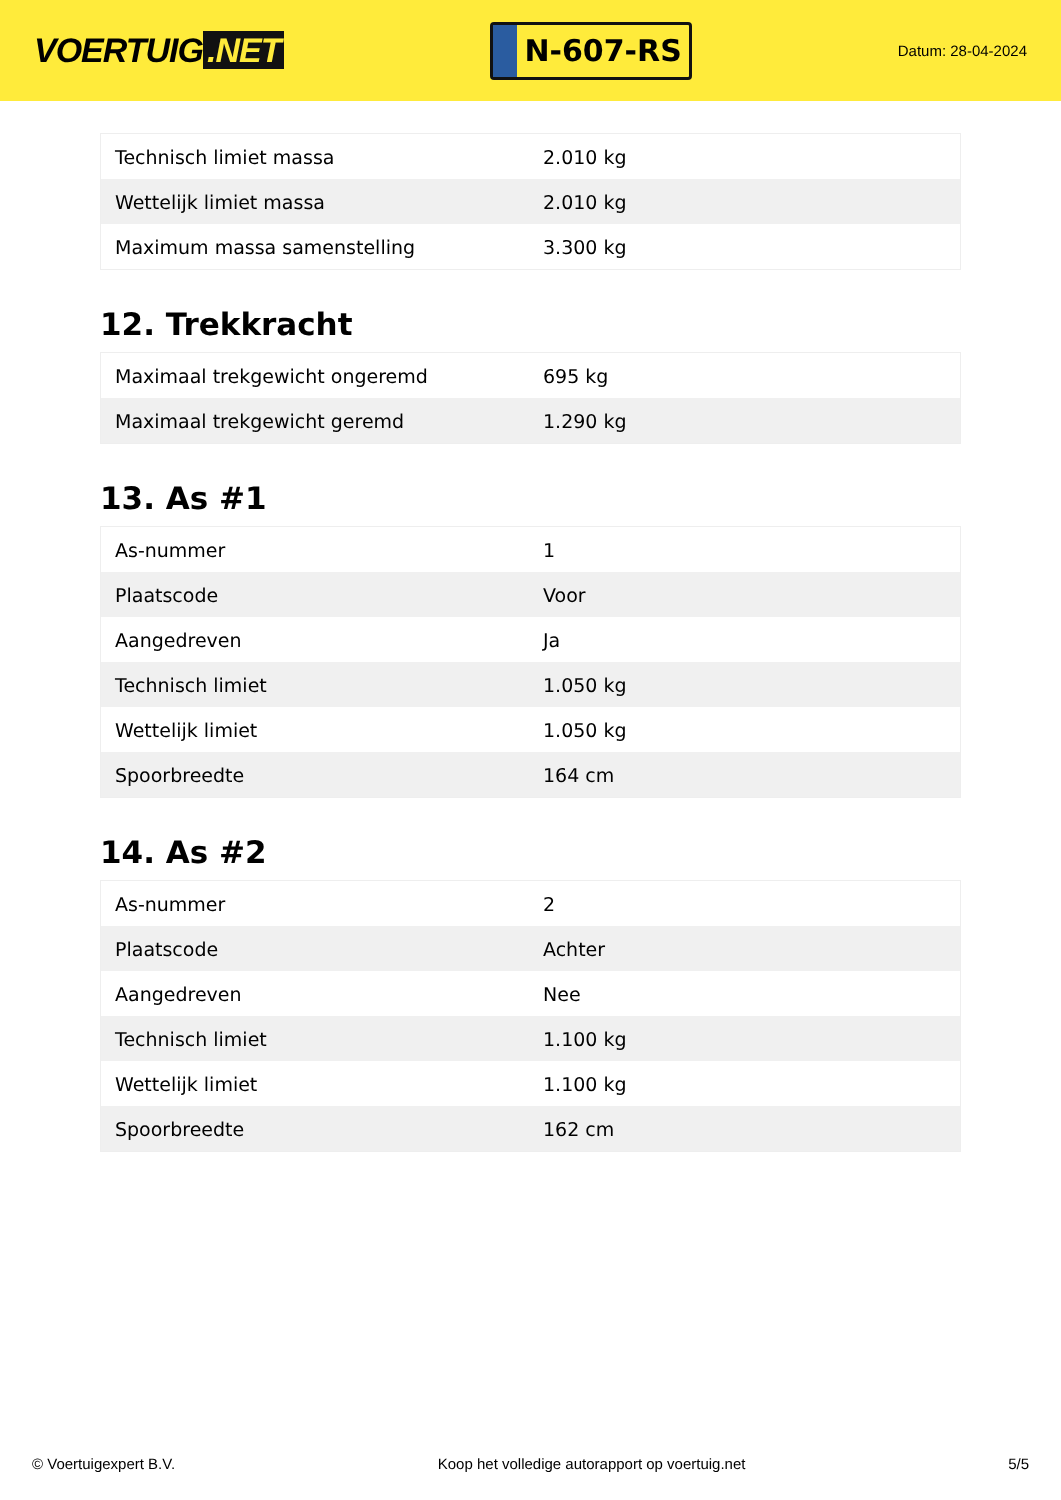VOERTUIG.NET
N-607-RS
Datum: 28-04-2024
| Technisch limiet massa | 2.010 kg |
| Wettelijk limiet massa | 2.010 kg |
| Maximum massa samenstelling | 3.300 kg |
12. Trekkracht
| Maximaal trekgewicht ongeremd | 695 kg |
| Maximaal trekgewicht geremd | 1.290 kg |
13. As #1
| As-nummer | 1 |
| Plaatscode | Voor |
| Aangedreven | Ja |
| Technisch limiet | 1.050 kg |
| Wettelijk limiet | 1.050 kg |
| Spoorbreedte | 164 cm |
14. As #2
| As-nummer | 2 |
| Plaatscode | Achter |
| Aangedreven | Nee |
| Technisch limiet | 1.100 kg |
| Wettelijk limiet | 1.100 kg |
| Spoorbreedte | 162 cm |
© Voertuigexpert B.V. Koop het volledige autorapport op voertuig.net 5/5